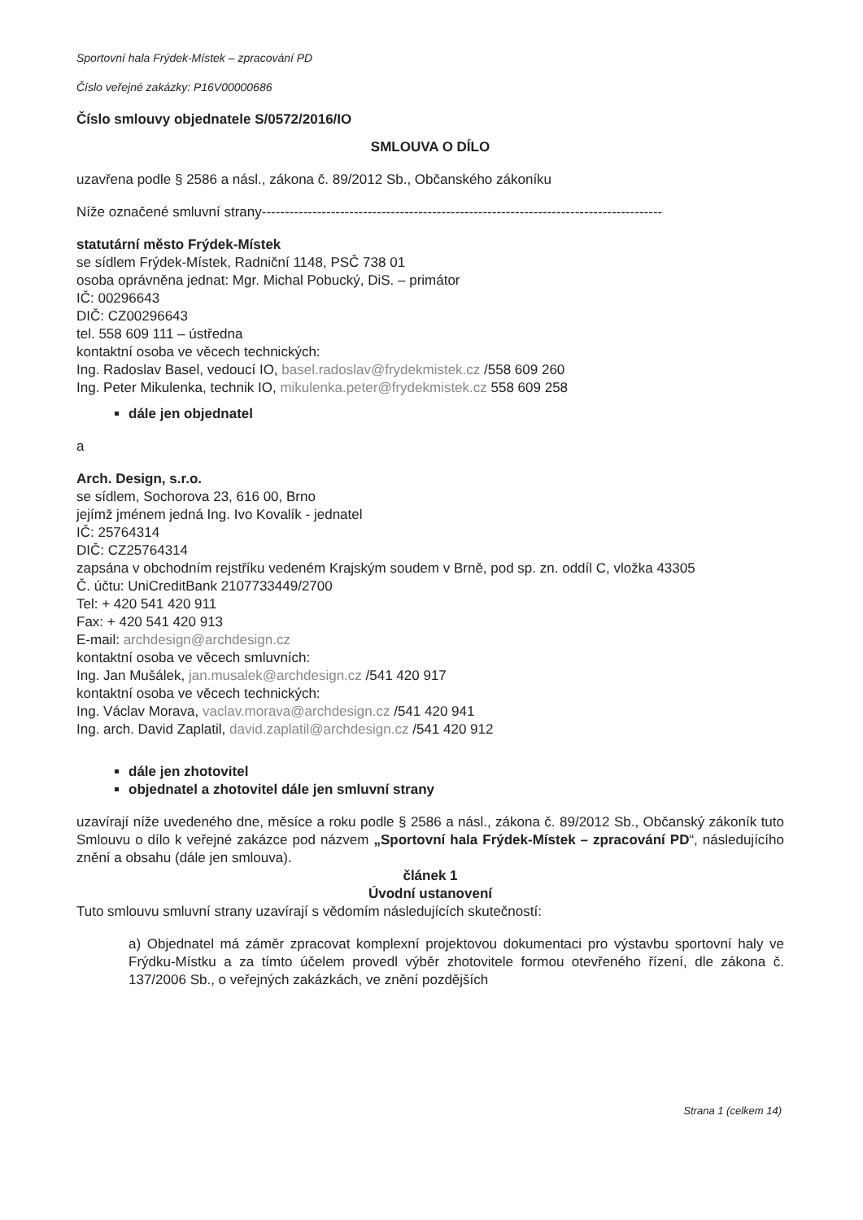Sportovní hala Frýdek-Místek – zpracování PD
Číslo veřejné zakázky: P16V00000686
Číslo smlouvy objednatele S/0572/2016/IO
SMLOUVA O DÍLO
uzavřena podle § 2586 a násl., zákona č. 89/2012 Sb., Občanského zákoníku
Níže označené smluvní strany---------------------------------------------------------------------------------------
statutární město Frýdek-Místek
se sídlem Frýdek-Místek, Radniční 1148, PSČ 738 01
osoba oprávněna jednat: Mgr. Michal Pobucký, DiS. – primátor
IČ: 00296643
DIČ: CZ00296643
tel. 558 609 111 – ústředna
kontaktní osoba ve věcech technických:
Ing. Radoslav Basel, vedoucí IO, basel.radoslav@frydekmistek.cz /558 609 260
Ing. Peter Mikulenka, technik IO, mikulenka.peter@frydekmistek.cz 558 609 258
dále jen objednatel
a
Arch. Design, s.r.o.
se sídlem, Sochorova 23, 616 00, Brno
jejímž jménem jedná Ing. Ivo Kovalík - jednatel
IČ: 25764314
DIČ: CZ25764314
zapsána v obchodním rejstříku vedeném Krajským soudem v Brně, pod sp. zn. oddíl C, vložka 43305
Č. účtu: UniCreditBank 2107733449/2700
Tel: + 420 541 420 911
Fax: + 420 541 420 913
E-mail: archdesign@archdesign.cz
kontaktní osoba ve věcech smluvních:
Ing. Jan Mušálek, jan.musalek@archdesign.cz /541 420 917
kontaktní osoba ve věcech technických:
Ing. Václav Morava, vaclav.morava@archdesign.cz /541 420 941
Ing. arch. David Zaplatil, david.zaplatil@archdesign.cz /541 420 912
dále jen zhotovitel
objednatel a zhotovitel dále jen smluvní strany
uzavírají níže uvedeného dne, měsíce a roku podle § 2586 a násl., zákona č. 89/2012 Sb., Občanský zákoník tuto Smlouvu o dílo k veřejné zakázce pod názvem „Sportovní hala Frýdek-Místek – zpracování PD“, následujícího znění a obsahu (dále jen smlouva).
článek 1
Úvodní ustanovení
Tuto smlouvu smluvní strany uzavírají s vědomím následujících skutečností:
a) Objednatel má záměr zpracovat komplexní projektovou dokumentaci pro výstavbu sportovní haly ve Frýdku-Místku a za tímto účelem provedl výběr zhotovitele formou otevřeného řízení, dle zákona č. 137/2006 Sb., o veřejných zakázkách, ve znění pozdějších
Strana 1 (celkem 14)